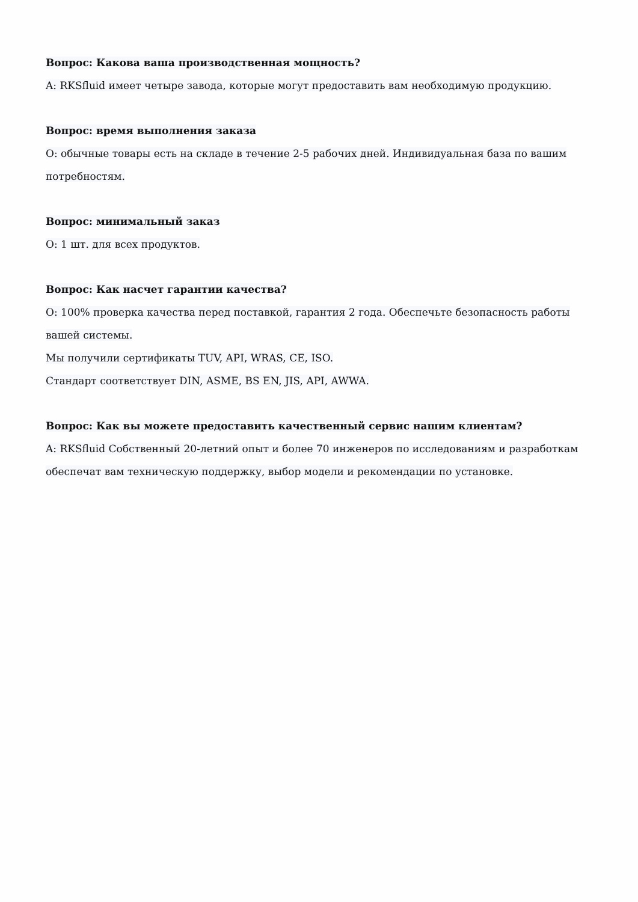Вопрос: Какова ваша производственная мощность?
A: RKSfluid имеет четыре завода, которые могут предоставить вам необходимую продукцию.
Вопрос: время выполнения заказа
О: обычные товары есть на складе в течение 2-5 рабочих дней. Индивидуальная база по вашим потребностям.
Вопрос: минимальный заказ
О: 1 шт. для всех продуктов.
Вопрос: Как насчет гарантии качества?
О: 100% проверка качества перед поставкой, гарантия 2 года. Обеспечьте безопасность работы вашей системы.
Мы получили сертификаты TUV, API, WRAS, CE, ISO.
Стандарт соответствует DIN, ASME, BS EN, JIS, API, AWWA.
Вопрос: Как вы можете предоставить качественный сервис нашим клиентам?
A: RKSfluid Собственный 20-летний опыт и более 70 инженеров по исследованиям и разработкам обеспечат вам техническую поддержку, выбор модели и рекомендации по установке.